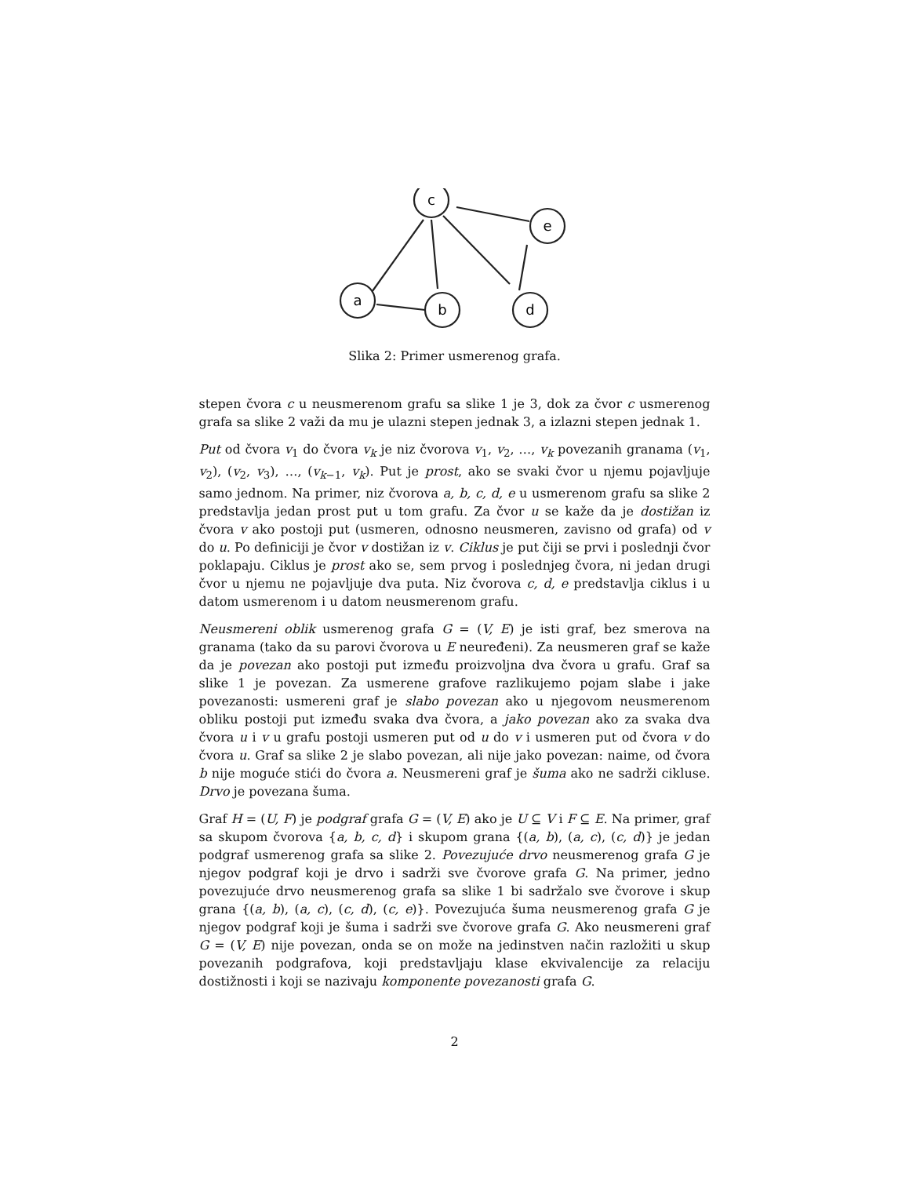c
e
a
b
d
Slika 2: Primer usmerenog grafa.
stepen čvora c u neusmerenom grafu sa slike 1 je 3, dok za čvor c usmerenog grafa sa slike 2 važi da mu je ulazni stepen jednak 3, a izlazni stepen jednak 1.
Put od čvora v<sub>1</sub> do čvora v<sub>k</sub> je niz čvorova v<sub>1</sub>, v<sub>2</sub>, …, v<sub>k</sub> povezanih granama (v<sub>1</sub>, v<sub>2</sub>), (v<sub>2</sub>, v<sub>3</sub>), …, (v<sub>k−1</sub>, v<sub>k</sub>). Put je prost, ako se svaki čvor u njemu pojavljuje samo jednom. Na primer, niz čvorova a, b, c, d, e u usmerenom grafu sa slike 2 predstavlja jedan prost put u tom grafu. Za čvor u se kaže da je dostižan iz čvora v ako postoji put (usmeren, odnosno neusmeren, zavisno od grafa) od v do u. Po definiciji je čvor v dostižan iz v. Ciklus je put čiji se prvi i poslednji čvor poklapaju. Ciklus je prost ako se, sem prvog i poslednjeg čvora, ni jedan drugi čvor u njemu ne pojavljuje dva puta. Niz čvorova c, d, e predstavlja ciklus i u datom usmerenom i u datom neusmerenom grafu.
Neusmereni oblik usmerenog grafa G = (V, E) je isti graf, bez smerova na granama (tako da su parovi čvorova u E neuređeni). Za neusmeren graf se kaže da je povezan ako postoji put između proizvoljna dva čvora u grafu. Graf sa slike 1 je povezan. Za usmerene grafove razlikujemo pojam slabe i jake povezanosti: usmereni graf je slabo povezan ako u njegovom neusmerenom obliku postoji put između svaka dva čvora, a jako povezan ako za svaka dva čvora u i v u grafu postoji usmeren put od u do v i usmeren put od čvora v do čvora u. Graf sa slike 2 je slabo povezan, ali nije jako povezan: naime, od čvora b nije moguće stići do čvora a. Neusmereni graf je šuma ako ne sadrži cikluse. Drvo je povezana šuma.
Graf H = (U, F) je podgraf grafa G = (V, E) ako je U ⊆ V i F ⊆ E. Na primer, graf sa skupom čvorova {a, b, c, d} i skupom grana {(a, b), (a, c), (c, d)} je jedan podgraf usmerenog grafa sa slike 2. Povezujuće drvo neusmerenog grafa G je njegov podgraf koji je drvo i sadrži sve čvorove grafa G. Na primer, jedno povezujuće drvo neusmerenog grafa sa slike 1 bi sadržalo sve čvorove i skup grana {(a, b), (a, c), (c, d), (c, e)}. Povezujuća šuma neusmerenog grafa G je njegov podgraf koji je šuma i sadrži sve čvorove grafa G. Ako neusmereni graf G = (V, E) nije povezan, onda se on može na jedinstven način razložiti u skup povezanih podgrafova, koji predstavljaju klase ekvivalencije za relaciju dostižnosti i koji se nazivaju komponente povezanosti grafa G.
2